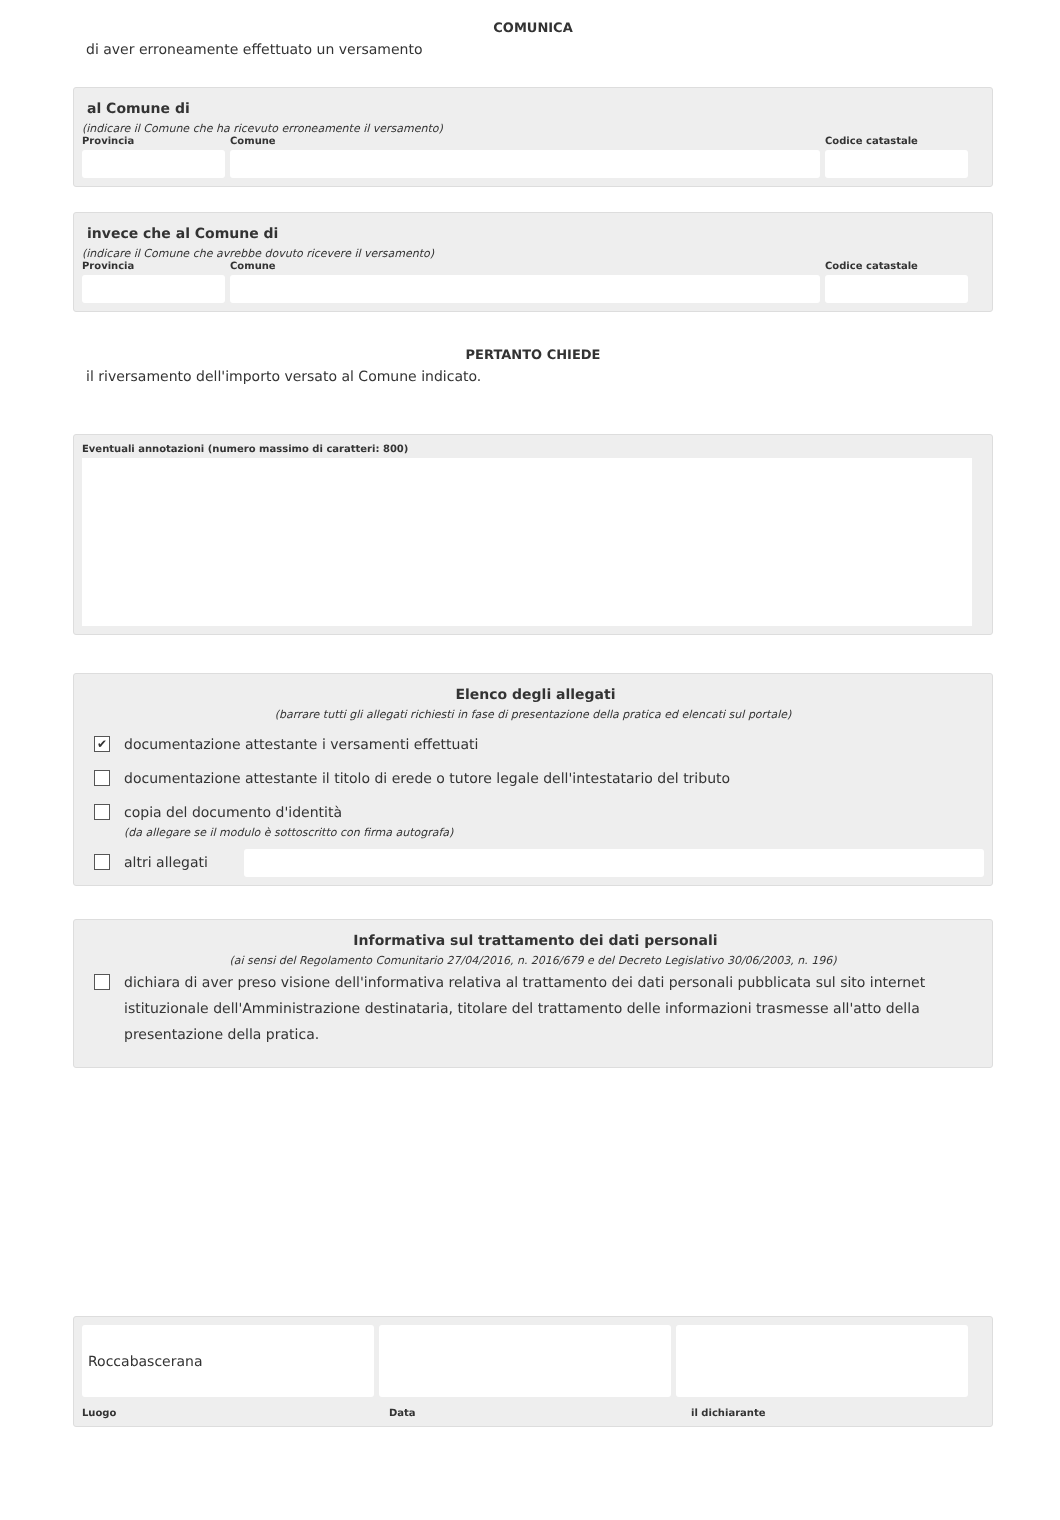COMUNICA
di aver erroneamente effettuato un versamento
al Comune di
(indicare il Comune che ha ricevuto erroneamente il versamento)
Provincia Comune Codice catastale
invece che al Comune di
(indicare il Comune che avrebbe dovuto ricevere il versamento)
Provincia Comune Codice catastale
PERTANTO CHIEDE
il riversamento dell'importo versato al Comune indicato.
Eventuali annotazioni (numero massimo di caratteri: 800)
Elenco degli allegati
(barrare tutti gli allegati richiesti in fase di presentazione della pratica ed elencati sul portale)
✔
documentazione attestante i versamenti effettuati
documentazione attestante il titolo di erede o tutore legale dell'intestatario del tributo
copia del documento d'identità
(da allegare se il modulo è sottoscritto con firma autografa)
altri allegati
Informativa sul trattamento dei dati personali
(ai sensi del Regolamento Comunitario 27/04/2016, n. 2016/679 e del Decreto Legislativo 30/06/2003, n. 196)
dichiara di aver preso visione dell'informativa relativa al trattamento dei dati personali pubblicata sul sito internet istituzionale dell'Amministrazione destinataria, titolare del trattamento delle informazioni trasmesse all'atto della presentazione della pratica.
Roccabascerana
Luogo Data il dichiarante